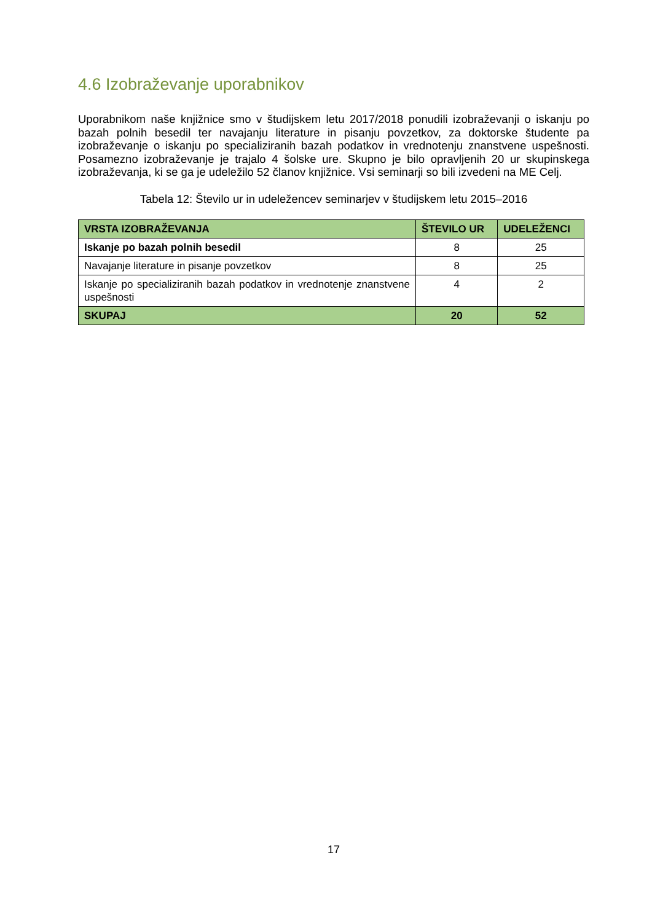4.6 Izobraževanje uporabnikov
Uporabnikom naše knjižnice smo v študijskem letu 2017/2018 ponudili izobraževanji o iskanju po bazah polnih besedil ter navajanju literature in pisanju povzetkov, za doktorske študente pa izobraževanje o iskanju po specializiranih bazah podatkov in vrednotenju znanstvene uspešnosti. Posamezno izobraževanje je trajalo 4 šolske ure. Skupno je bilo opravljenih 20 ur skupinskega izobraževanja, ki se ga je udeležilo 52 članov knjižnice. Vsi seminarji so bili izvedeni na ME Celj.
Tabela 12: Število ur in udeležencev seminarjev v študijskem letu 2015–2016
| VRSTA IZOBRAŽEVANJA | ŠTEVILO UR | UDELEŽENCI |
| --- | --- | --- |
| Iskanje po bazah polnih besedil | 8 | 25 |
| Navajanje literature in pisanje povzetkov | 8 | 25 |
| Iskanje po specializiranih bazah podatkov in vrednotenje znanstvene uspešnosti | 4 | 2 |
| SKUPAJ | 20 | 52 |
17